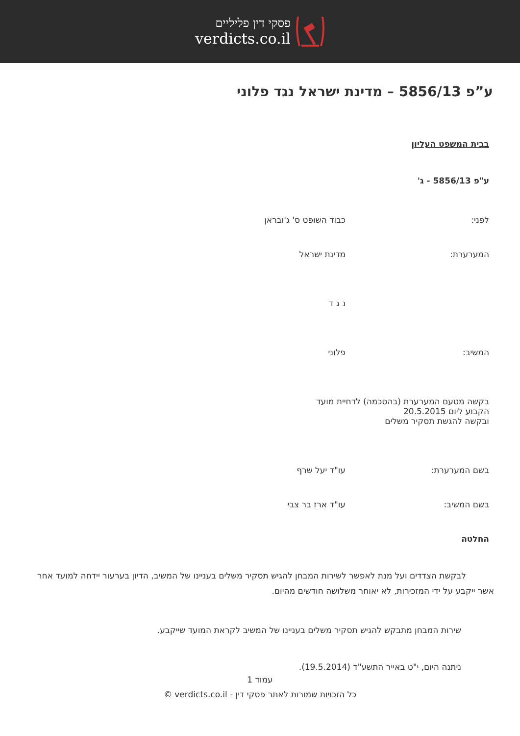פסקי דין פליליים
verdicts.co.il
ע”פ 5856/13 – מדינת ישראל נגד פלוני
בבית המשפט העליון
ע"פ 5856/13 - ג'
לפני: כבוד השופט ס' ג'ובראן
המערערת: מדינת ישראל
נ ג ד
המשיב: פלוני
בקשה מטעם המערערת (בהסכמה) לדחיית מועד
הקבוע ליום 20.5.2015
ובקשה להגשת תסקיר משלים
בשם המערערת: עו"ד יעל שרף
בשם המשיב: עו"ד ארז בר צבי
החלטה
לבקשת הצדדים ועל מנת לאפשר לשירות המבחן להגיש תסקיר משלים בעניינו של המשיב, הדיון בערעור יידחה למועד אחר אשר ייקבע על ידי המזכירות, לא יאוחר משלושה חודשים מהיום.
שירות המבחן מתבקש להגיש תסקיר משלים בעניינו של המשיב לקראת המועד שייקבע.
ניתנה היום, י"ט באייר התשע"ד (19.5.2014).
עמוד 1
כל הזכויות שמורות לאתר פסקי דין - verdicts.co.il ©